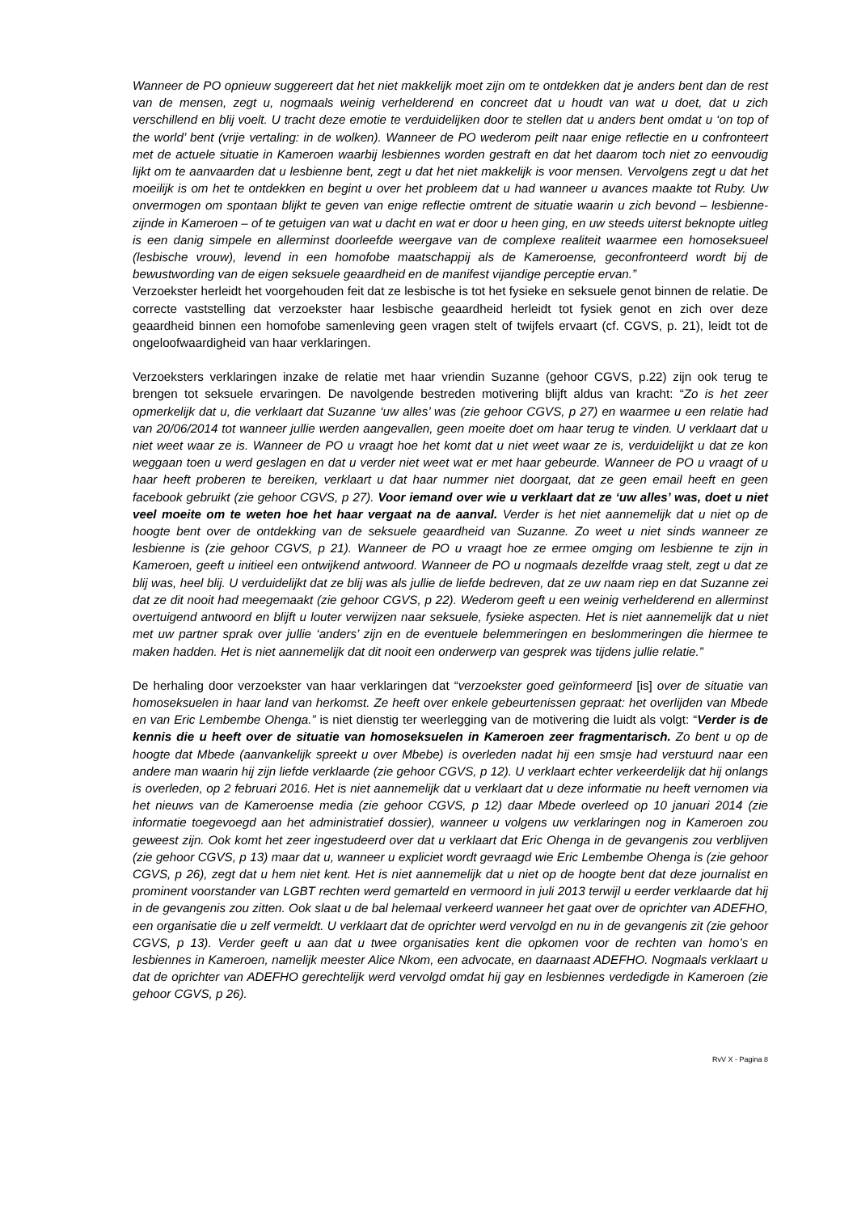Wanneer de PO opnieuw suggereert dat het niet makkelijk moet zijn om te ontdekken dat je anders bent dan de rest van de mensen, zegt u, nogmaals weinig verhelderend en concreet dat u houdt van wat u doet, dat u zich verschillend en blij voelt. U tracht deze emotie te verduidelijken door te stellen dat u anders bent omdat u ‘on top of the world’ bent (vrije vertaling: in de wolken). Wanneer de PO wederom peilt naar enige reflectie en u confronteert met de actuele situatie in Kameroen waarbij lesbiennes worden gestraft en dat het daarom toch niet zo eenvoudig lijkt om te aanvaarden dat u lesbienne bent, zegt u dat het niet makkelijk is voor mensen. Vervolgens zegt u dat het moeilijk is om het te ontdekken en begint u over het probleem dat u had wanneer u avances maakte tot Ruby. Uw onvermogen om spontaan blijkt te geven van enige reflectie omtrent de situatie waarin u zich bevond – lesbienne-zijnde in Kameroen – of te getuigen van wat u dacht en wat er door u heen ging, en uw steeds uiterst beknopte uitleg is een danig simpele en allerminst doorleefde weergave van de complexe realiteit waarmee een homoseksueel (lesbische vrouw), levend in een homofobe maatschappij als de Kameroense, geconfronteerd wordt bij de bewustwording van de eigen seksuele geaardheid en de manifest vijandige perceptie ervan.”
Verzoekster herleidt het voorgehouden feit dat ze lesbische is tot het fysieke en seksuele genot binnen de relatie. De correcte vaststelling dat verzoekster haar lesbische geaardheid herleidt tot fysiek genot en zich over deze geaardheid binnen een homofobe samenleving geen vragen stelt of twijfels ervaart (cf. CGVS, p. 21), leidt tot de ongeloofwaardigheid van haar verklaringen.
Verzoeksters verklaringen inzake de relatie met haar vriendin Suzanne (gehoor CGVS, p.22) zijn ook terug te brengen tot seksuele ervaringen. De navolgende bestreden motivering blijft aldus van kracht: “Zo is het zeer opmerkelijk dat u, die verklaart dat Suzanne ‘uw alles’ was (zie gehoor CGVS, p 27) en waarmee u een relatie had van 20/06/2014 tot wanneer jullie werden aangevallen, geen moeite doet om haar terug te vinden. U verklaart dat u niet weet waar ze is. Wanneer de PO u vraagt hoe het komt dat u niet weet waar ze is, verduidelijkt u dat ze kon weggaan toen u werd geslagen en dat u verder niet weet wat er met haar gebeurde. Wanneer de PO u vraagt of u haar heeft proberen te bereiken, verklaart u dat haar nummer niet doorgaat, dat ze geen email heeft en geen facebook gebruikt (zie gehoor CGVS, p 27). Voor iemand over wie u verklaart dat ze ‘uw alles’ was, doet u niet veel moeite om te weten hoe het haar vergaat na de aanval. Verder is het niet aannemelijk dat u niet op de hoogte bent over de ontdekking van de seksuele geaardheid van Suzanne. Zo weet u niet sinds wanneer ze lesbienne is (zie gehoor CGVS, p 21). Wanneer de PO u vraagt hoe ze ermee omging om lesbienne te zijn in Kameroen, geeft u initieel een ontwijkend antwoord. Wanneer de PO u nogmaals dezelfde vraag stelt, zegt u dat ze blij was, heel blij. U verduidelijkt dat ze blij was als jullie de liefde bedreven, dat ze uw naam riep en dat Suzanne zei dat ze dit nooit had meegemaakt (zie gehoor CGVS, p 22). Wederom geeft u een weinig verhelderend en allerminst overtuigend antwoord en blijft u louter verwijzen naar seksuele, fysieke aspecten. Het is niet aannemelijk dat u niet met uw partner sprak over jullie ‘anders’ zijn en de eventuele belemmeringen en beslommeringen die hiermee te maken hadden. Het is niet aannemelijk dat dit nooit een onderwerp van gesprek was tijdens jullie relatie.”
De herhaling door verzoekster van haar verklaringen dat “verzoekster goed geïnformeerd [is] over de situatie van homoseksuelen in haar land van herkomst. Ze heeft over enkele gebeurtenissen gepraat: het overlijden van Mbede en van Eric Lembembe Ohenga.” is niet dienstig ter weerlegging van de motivering die luidt als volgt: “Verder is de kennis die u heeft over de situatie van homoseksuelen in Kameroen zeer fragmentarisch. Zo bent u op de hoogte dat Mbede (aanvankelijk spreekt u over Mbebe) is overleden nadat hij een smsje had verstuurd naar een andere man waarin hij zijn liefde verklaarde (zie gehoor CGVS, p 12). U verklaart echter verkeerdelijk dat hij onlangs is overleden, op 2 februari 2016. Het is niet aannemelijk dat u verklaart dat u deze informatie nu heeft vernomen via het nieuws van de Kameroense media (zie gehoor CGVS, p 12) daar Mbede overleed op 10 januari 2014 (zie informatie toegevoegd aan het administratief dossier), wanneer u volgens uw verklaringen nog in Kameroen zou geweest zijn. Ook komt het zeer ingestudeerd over dat u verklaart dat Eric Ohenga in de gevangenis zou verblijven (zie gehoor CGVS, p 13) maar dat u, wanneer u expliciet wordt gevraagd wie Eric Lembembe Ohenga is (zie gehoor CGVS, p 26), zegt dat u hem niet kent. Het is niet aannemelijk dat u niet op de hoogte bent dat deze journalist en prominent voorstander van LGBT rechten werd gemarteld en vermoord in juli 2013 terwijl u eerder verklaarde dat hij in de gevangenis zou zitten. Ook slaat u de bal helemaal verkeerd wanneer het gaat over de oprichter van ADEFHO, een organisatie die u zelf vermeldt. U verklaart dat de oprichter werd vervolgd en nu in de gevangenis zit (zie gehoor CGVS, p 13). Verder geeft u aan dat u twee organisaties kent die opkomen voor de rechten van homo’s en lesbiennes in Kameroen, namelijk meester Alice Nkom, een advocate, en daarnaast ADEFHO. Nogmaals verklaart u dat de oprichter van ADEFHO gerechtelijk werd vervolgd omdat hij gay en lesbiennes verdedigde in Kameroen (zie gehoor CGVS, p 26).
RvV X - Pagina 8